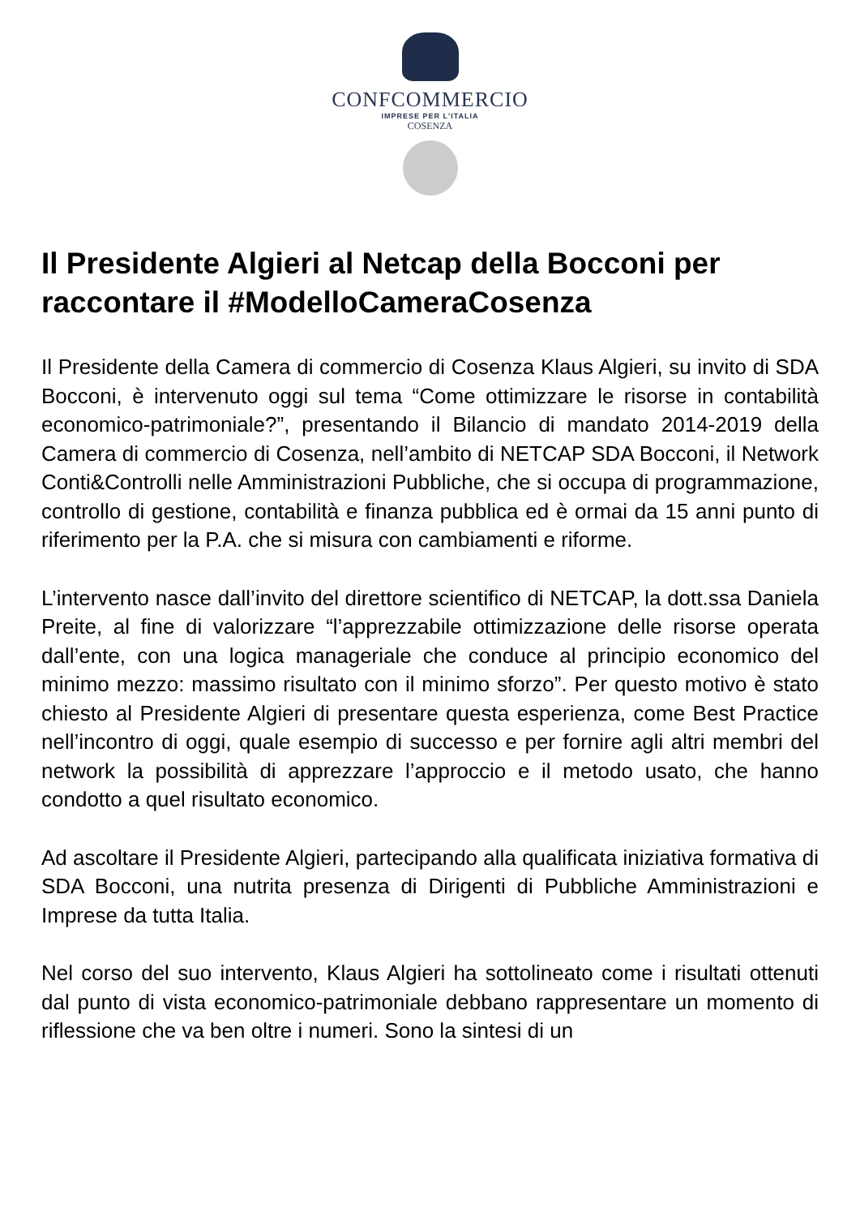CONFCOMMERCIO
IMPRESE PER L'ITALIA
COSENZA
Il Presidente Algieri al Netcap della Bocconi per raccontare il #ModelloCameraCosenza
Il Presidente della Camera di commercio di Cosenza Klaus Algieri, su invito di SDA Bocconi, è intervenuto oggi sul tema “Come ottimizzare le risorse in contabilità economico-patrimoniale?”, presentando il Bilancio di mandato 2014-2019 della Camera di commercio di Cosenza, nell’ambito di NETCAP SDA Bocconi, il Network Conti&Controlli nelle Amministrazioni Pubbliche, che si occupa di programmazione, controllo di gestione, contabilità e finanza pubblica ed è ormai da 15 anni punto di riferimento per la P.A. che si misura con cambiamenti e riforme.
L’intervento nasce dall’invito del direttore scientifico di NETCAP, la dott.ssa Daniela Preite, al fine di valorizzare “l’apprezzabile ottimizzazione delle risorse operata dall’ente, con una logica manageriale che conduce al principio economico del minimo mezzo: massimo risultato con il minimo sforzo”. Per questo motivo è stato chiesto al Presidente Algieri di presentare questa esperienza, come Best Practice nell’incontro di oggi, quale esempio di successo e per fornire agli altri membri del network la possibilità di apprezzare l’approccio e il metodo usato, che hanno condotto a quel risultato economico.
Ad ascoltare il Presidente Algieri, partecipando alla qualificata iniziativa formativa di SDA Bocconi, una nutrita presenza di Dirigenti di Pubbliche Amministrazioni e Imprese da tutta Italia.
Nel corso del suo intervento, Klaus Algieri ha sottolineato come i risultati ottenuti dal punto di vista economico-patrimoniale debbano rappresentare un momento di riflessione che va ben oltre i numeri. Sono la sintesi di un